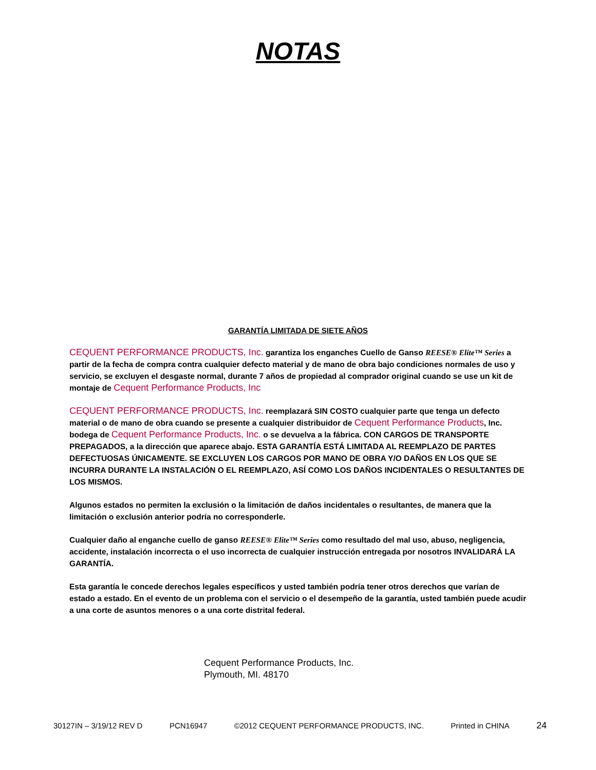NOTAS
GARANTÍA LIMITADA DE SIETE AÑOS
CEQUENT PERFORMANCE PRODUCTS, Inc. garantiza los enganches Cuello de Ganso REESE® Elite™ Series a partir de la fecha de compra contra cualquier defecto material y de mano de obra bajo condiciones normales de uso y servicio, se excluyen el desgaste normal, durante 7 años de propiedad al comprador original cuando se use un kit de montaje de Cequent Performance Products, Inc
CEQUENT PERFORMANCE PRODUCTS, Inc. reemplazará SIN COSTO cualquier parte que tenga un defecto material o de mano de obra cuando se presente a cualquier distribuidor de Cequent Performance Products, Inc. bodega de Cequent Performance Products, Inc. o se devuelva a la fábrica. CON CARGOS DE TRANSPORTE PREPAGADOS, a la dirección que aparece abajo. ESTA GARANTÍA ESTÁ LIMITADA AL REEMPLAZO DE PARTES DEFECTUOSAS ÚNICAMENTE. SE EXCLUYEN LOS CARGOS POR MANO DE OBRA Y/O DAÑOS EN LOS QUE SE INCURRA DURANTE LA INSTALACIÓN O EL REEMPLAZO, ASÍ COMO LOS DAÑOS INCIDENTALES O RESULTANTES DE LOS MISMOS.
Algunos estados no permiten la exclusión o la limitación de daños incidentales o resultantes, de manera que la limitación o exclusión anterior podría no corresponderle.
Cualquier daño al enganche cuello de ganso REESE® Elite™ Series como resultado del mal uso, abuso, negligencia, accidente, instalación incorrecta o el uso incorrecta de cualquier instrucción entregada por nosotros INVALIDARÁ LA GARANTÍA.
Esta garantía le concede derechos legales específicos y usted también podría tener otros derechos que varían de estado a estado. En el evento de un problema con el servicio o el desempeño de la garantía, usted también puede acudir a una corte de asuntos menores o a una corte distrital federal.
Cequent Performance Products, Inc.
Plymouth, MI. 48170
30127IN – 3/19/12 REV D PCN16947 ©2012 CEQUENT PERFORMANCE PRODUCTS, INC. Printed in CHINA 24